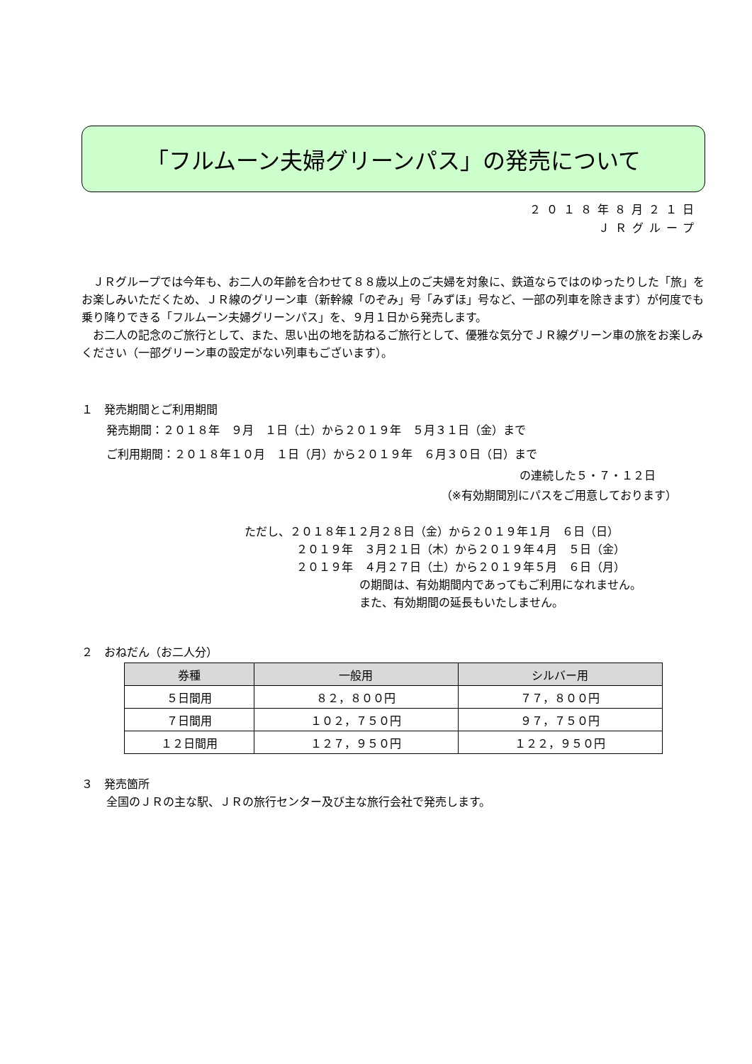「フルムーン夫婦グリーンパス」の発売について
２０１８年８月２１日
ＪＲグループ
　ＪＲグループでは今年も、お二人の年齢を合わせて８８歳以上のご夫婦を対象に、鉄道ならではのゆったりした「旅」をお楽しみいただくため、ＪＲ線のグリーン車（新幹線「のぞみ」号「みずほ」号など、一部の列車を除きます）が何度でも乗り降りできる「フルムーン夫婦グリーンパス」を、９月１日から発売します。
　お二人の記念のご旅行として、また、思い出の地を訪ねるご旅行として、優雅な気分でＪＲ線グリーン車の旅をお楽しみください（一部グリーン車の設定がない列車もございます）。
１　発売期間とご利用期間
発売期間：２０１８年　９月　１日（土）から２０１９年　５月３１日（金）まで
ご利用期間：２０１８年１０月　１日（月）から２０１９年　６月３０日（日）まで
の連続した５・７・１２日
（※有効期間別にパスをご用意しております）
ただし、２０１８年１２月２８日（金）から２０１９年１月　６日（日）
２０１９年　３月２１日（木）から２０１９年４月　５日（金）
２０１９年　４月２７日（土）から２０１９年５月　６日（月）
の期間は、有効期間内であってもご利用になれません。
また、有効期間の延長もいたしません。
２　おねだん（お二人分）
| 券種 | 一般用 | シルバー用 |
| --- | --- | --- |
| ５日間用 | ８２，８００円 | ７７，８００円 |
| ７日間用 | １０２，７５０円 | ９７，７５０円 |
| １２日間用 | １２７，９５０円 | １２２，９５０円 |
３　発売箇所
全国のＪＲの主な駅、ＪＲの旅行センター及び主な旅行会社で発売します。